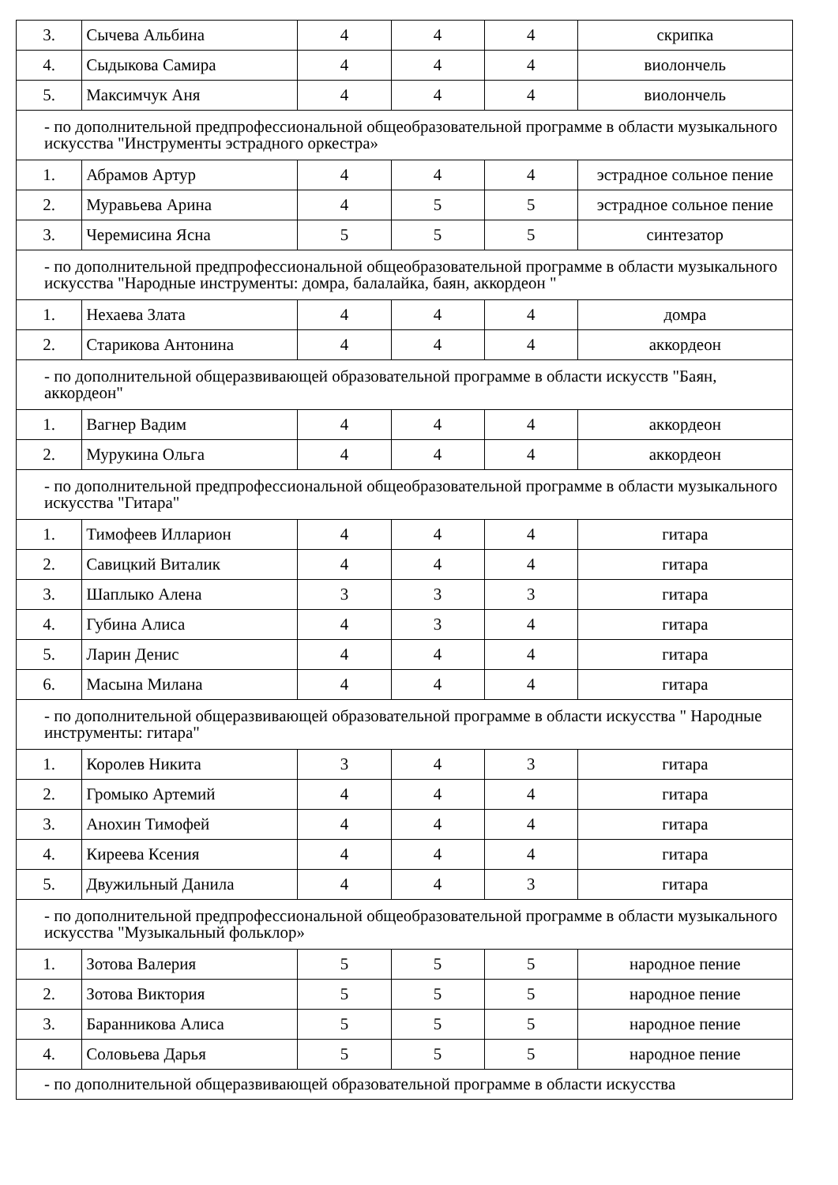| 3. | Сычева Альбина | 4 | 4 | 4 | скрипка |
| 4. | Сыдыкова Самира | 4 | 4 | 4 | виолончель |
| 5. | Максимчук Аня | 4 | 4 | 4 | виолончель |
| - по дополнительной предпрофессиональной общеобразовательной программе в области музыкального искусства "Инструменты эстрадного оркестра» | | | | | |
| 1. | Абрамов Артур | 4 | 4 | 4 | эстрадное сольное пение |
| 2. | Муравьева Арина | 4 | 5 | 5 | эстрадное сольное пение |
| 3. | Черемисина Ясна | 5 | 5 | 5 | синтезатор |
| - по дополнительной предпрофессиональной общеобразовательной программе в области музыкального искусства "Народные инструменты: домра, балалайка, баян, аккордеон " | | | | | |
| 1. | Нехаева Злата | 4 | 4 | 4 | домра |
| 2. | Старикова Антонина | 4 | 4 | 4 | аккордеон |
| - по дополнительной общеразвивающей образовательной программе в области искусств "Баян, аккордеон" | | | | | |
| 1. | Вагнер Вадим | 4 | 4 | 4 | аккордеон |
| 2. | Мурукина Ольга | 4 | 4 | 4 | аккордеон |
| - по дополнительной предпрофессиональной общеобразовательной программе в области музыкального искусства "Гитара" | | | | | |
| 1. | Тимофеев Илларион | 4 | 4 | 4 | гитара |
| 2. | Савицкий Виталик | 4 | 4 | 4 | гитара |
| 3. | Шаплыко Алена | 3 | 3 | 3 | гитара |
| 4. | Губина Алиса | 4 | 3 | 4 | гитара |
| 5. | Ларин Денис | 4 | 4 | 4 | гитара |
| 6. | Масына Милана | 4 | 4 | 4 | гитара |
| - по дополнительной общеразвивающей образовательной программе в области искусства " Народные инструменты: гитара" | | | | | |
| 1. | Королев Никита | 3 | 4 | 3 | гитара |
| 2. | Громыко Артемий | 4 | 4 | 4 | гитара |
| 3. | Анохин Тимофей | 4 | 4 | 4 | гитара |
| 4. | Киреева Ксения | 4 | 4 | 4 | гитара |
| 5. | Двужильный Данила | 4 | 4 | 3 | гитара |
| - по дополнительной предпрофессиональной общеобразовательной программе в области музыкального искусства "Музыкальный фольклор» | | | | | |
| 1. | Зотова Валерия | 5 | 5 | 5 | народное пение |
| 2. | Зотова Виктория | 5 | 5 | 5 | народное пение |
| 3. | Баранникова Алиса | 5 | 5 | 5 | народное пение |
| 4. | Соловьева Дарья | 5 | 5 | 5 | народное пение |
| - по дополнительной общеразвивающей образовательной программе в области искусства | | | | | |